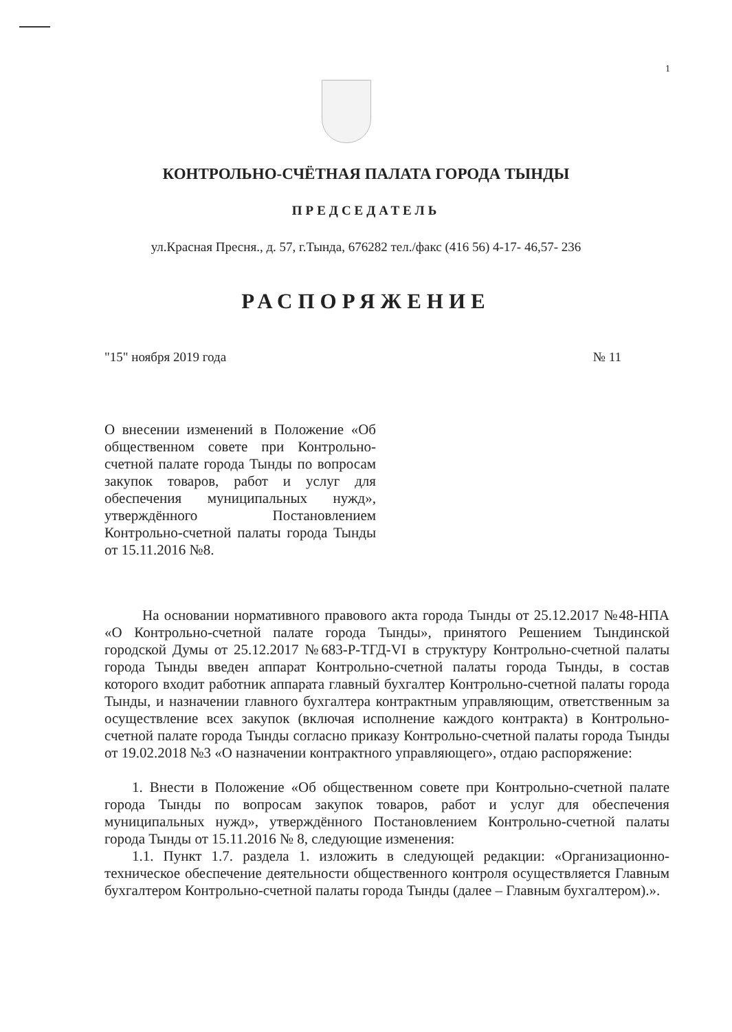1
КОНТРОЛЬНО-СЧЁТНАЯ ПАЛАТА ГОРОДА ТЫНДЫ
ПРЕДСЕДАТЕЛЬ
ул.Красная Пресня., д. 57, г.Тында, 676282 тел./факс (416 56) 4-17- 46,57- 236
РАСПОРЯЖЕНИЕ
"15" ноября 2019 года № 11
О внесении изменений в Положение «Об общественном совете при Контрольно-счетной палате города Тынды по вопросам закупок товаров, работ и услуг для обеспечения муниципальных нужд», утверждённого Постановлением Контрольно-счетной палаты города Тынды от 15.11.2016 №8.
На основании нормативного правового акта города Тынды от 25.12.2017 №48-НПА «О Контрольно-счетной палате города Тынды», принятого Решением Тындинской городской Думы от 25.12.2017 №683-Р-ТГД-VI в структуру Контрольно-счетной палаты города Тынды введен аппарат Контрольно-счетной палаты города Тынды, в состав которого входит работник аппарата главный бухгалтер Контрольно-счетной палаты города Тынды, и назначении главного бухгалтера контрактным управляющим, ответственным за осуществление всех закупок (включая исполнение каждого контракта) в Контрольно-счетной палате города Тынды согласно приказу Контрольно-счетной палаты города Тынды от 19.02.2018 №3 «О назначении контрактного управляющего», отдаю распоряжение:
1. Внести в Положение «Об общественном совете при Контрольно-счетной палате города Тынды по вопросам закупок товаров, работ и услуг для обеспечения муниципальных нужд», утверждённого Постановлением Контрольно-счетной палаты города Тынды от 15.11.2016 № 8, следующие изменения:
1.1. Пункт 1.7. раздела 1. изложить в следующей редакции: «Организационно-техническое обеспечение деятельности общественного контроля осуществляется Главным бухгалтером Контрольно-счетной палаты города Тынды (далее – Главным бухгалтером).».